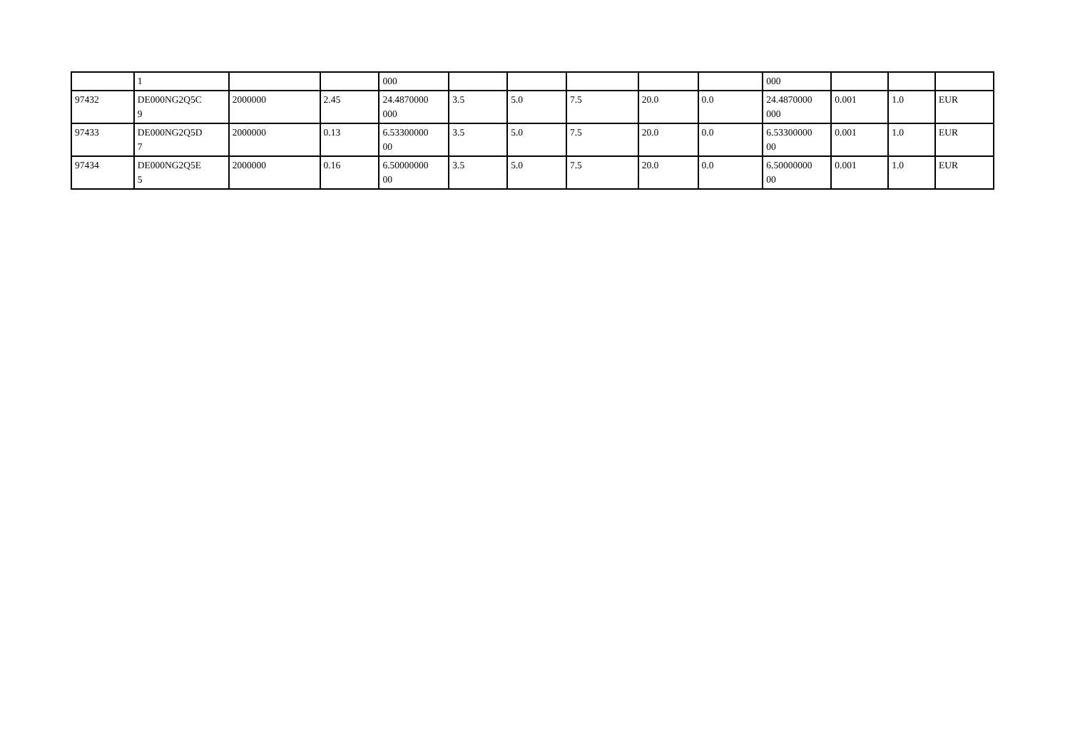| | 1 | | | 000 | | | | | | 000 | | | |
| 97432 | DE000NG2Q5C 9 | 2000000 | 2.45 | 24.4870000 000 | 3.5 | 5.0 | 7.5 | 20.0 | 0.0 | 24.4870000 000 | 0.001 | 1.0 | EUR |
| 97433 | DE000NG2Q5D 7 | 2000000 | 0.13 | 6.53300000 00 | 3.5 | 5.0 | 7.5 | 20.0 | 0.0 | 6.53300000 00 | 0.001 | 1.0 | EUR |
| 97434 | DE000NG2Q5E 5 | 2000000 | 0.16 | 6.50000000 00 | 3.5 | 5.0 | 7.5 | 20.0 | 0.0 | 6.50000000 00 | 0.001 | 1.0 | EUR |